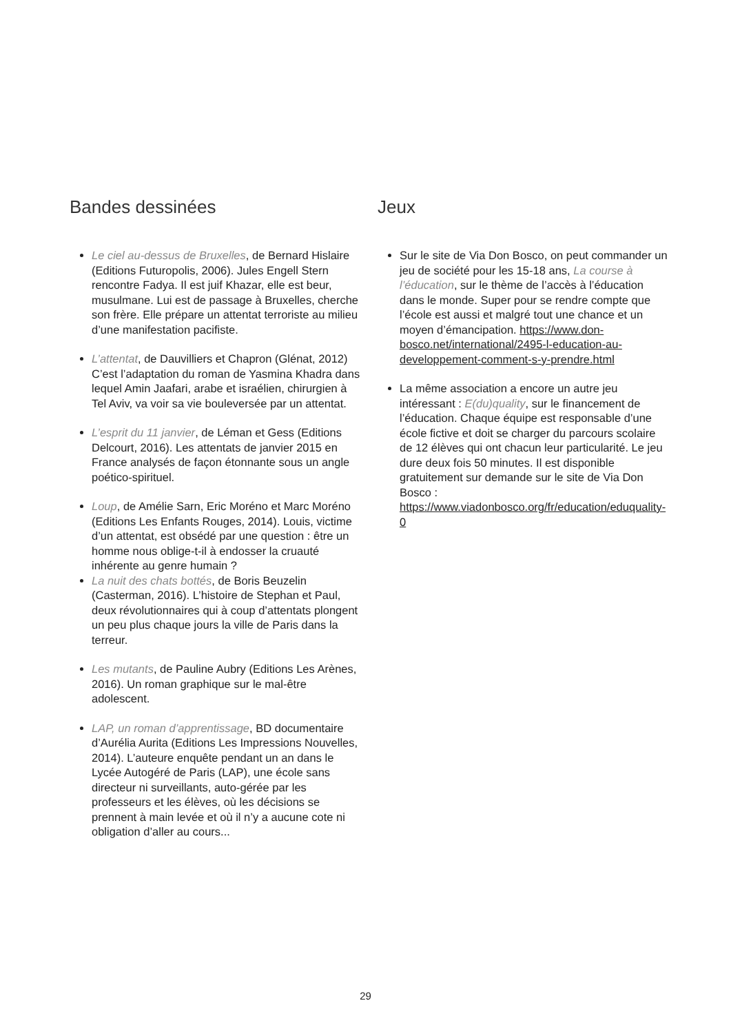Bandes dessinées
Le ciel au-dessus de Bruxelles, de Bernard Hislaire (Editions Futuropolis, 2006). Jules Engell Stern rencontre Fadya. Il est juif Khazar, elle est beur, musulmane. Lui est de passage à Bruxelles, cherche son frère. Elle prépare un attentat terroriste au milieu d’une manifestation pacifiste.
L’attentat, de Dauvilliers et Chapron (Glénat, 2012) C’est l’adaptation du roman de Yasmina Khadra dans lequel Amin Jaafari, arabe et israélien, chirurgien à Tel Aviv, va voir sa vie bouleversée par un attentat.
L’esprit du 11 janvier, de Léman et Gess (Editions Delcourt, 2016). Les attentats de janvier 2015 en France analysés de façon étonnante sous un angle poético-spirituel.
Loup, de Amélie Sarn, Eric Moréno et Marc Moréno (Editions Les Enfants Rouges, 2014). Louis, victime d’un attentat, est obsédé par une question : être un homme nous oblige-t-il à endosser la cruauté inhérente au genre humain ?
La nuit des chats bottés, de Boris Beuzelin (Casterman, 2016). L’histoire de Stephan et Paul, deux révolutionnaires qui à coup d’attentats plongent un peu plus chaque jours la ville de Paris dans la terreur.
Les mutants, de Pauline Aubry (Editions Les Arènes, 2016). Un roman graphique sur le mal-être adolescent.
LAP, un roman d’apprentissage, BD documentaire d’Aurélia Aurita (Editions Les Impressions Nouvelles, 2014). L’auteure enquête pendant un an dans le Lycée Autogéré de Paris (LAP), une école sans directeur ni surveillants, auto-gérée par les professeurs et les élèves, où les décisions se prennent à main levée et où il n’y a aucune cote ni obligation d’aller au cours...
Jeux
Sur le site de Via Don Bosco, on peut commander un jeu de société pour les 15-18 ans, La course à l’éducation, sur le thème de l’accès à l’éducation dans le monde. Super pour se rendre compte que l’école est aussi et malgré tout une chance et un moyen d’émancipation. https://www.don-bosco.net/international/2495-l-education-au-developpement-comment-s-y-prendre.html
La même association a encore un autre jeu intéressant : E(du)quality, sur le financement de l’éducation. Chaque équipe est responsable d’une école fictive et doit se charger du parcours scolaire de 12 élèves qui ont chacun leur particularité. Le jeu dure deux fois 50 minutes. Il est disponible gratuitement sur demande sur le site de Via Don Bosco : https://www.viadonbosco.org/fr/education/eduquality-0
29